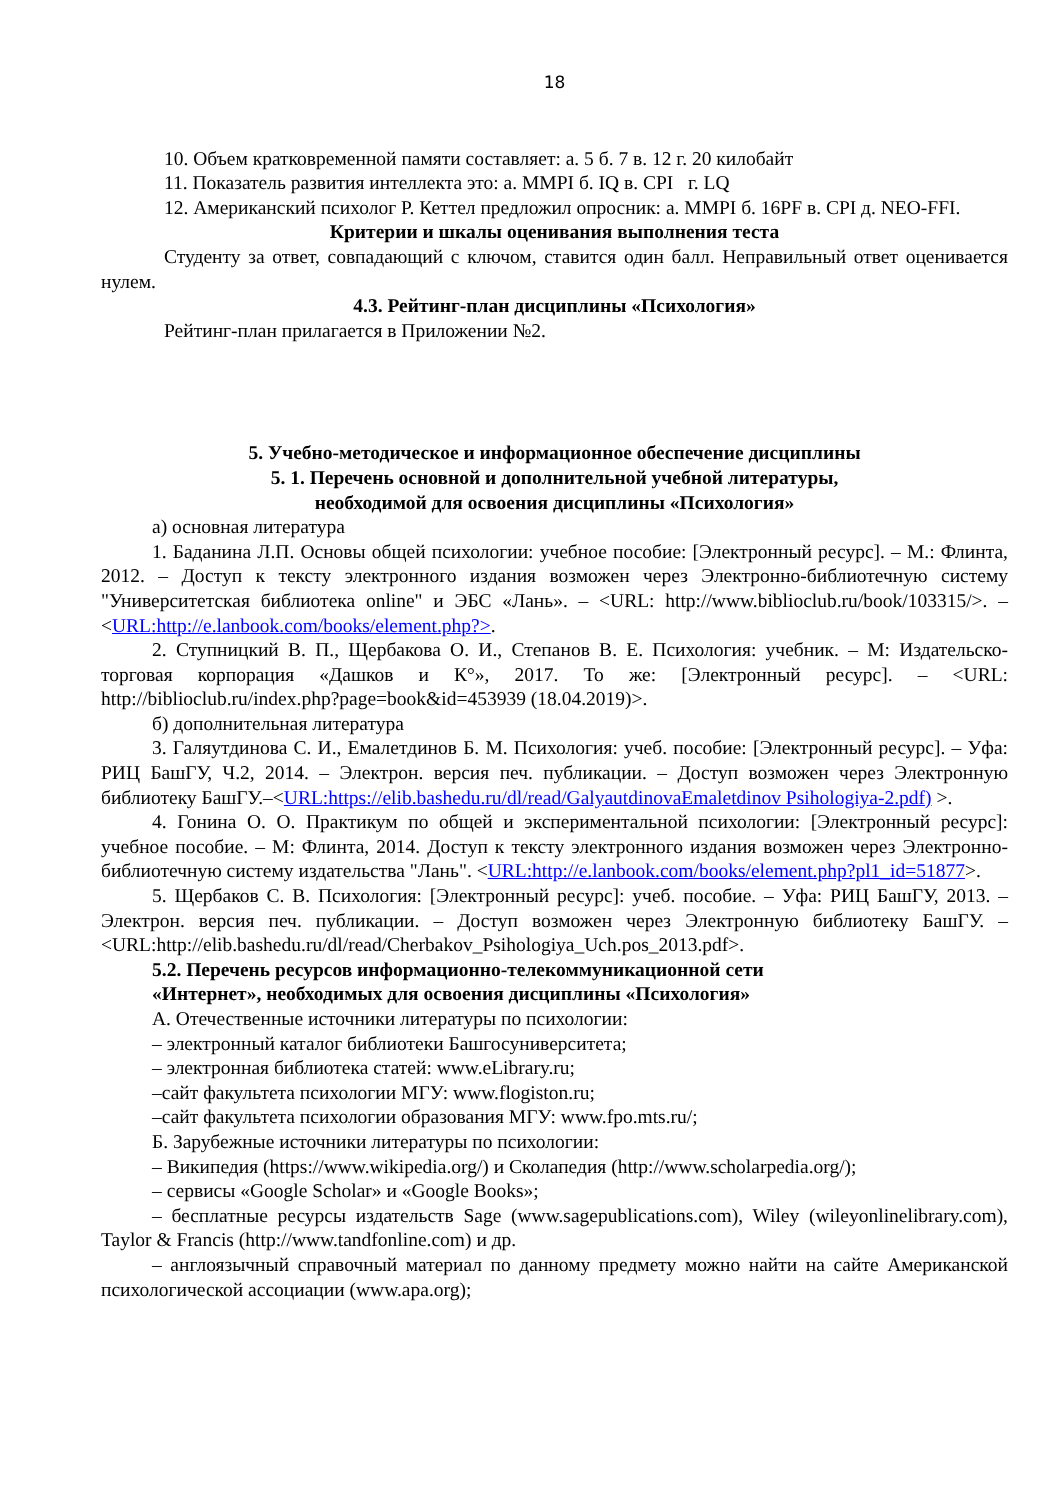18
10. Объем кратковременной памяти составляет: а. 5 б. 7 в. 12 г. 20 килобайт
11. Показатель развития интеллекта это: а. MMPI б. IQ в. CPI г. LQ
12. Американский психолог Р. Кеттел предложил опросник: а. MMPI б. 16PF в. CPI д. NEO-FFI.
Критерии и шкалы оценивания выполнения теста
Студенту за ответ, совпадающий с ключом, ставится один балл. Неправильный ответ оценивается нулем.
4.3. Рейтинг-план дисциплины «Психология»
Рейтинг-план прилагается в Приложении №2.
5. Учебно-методическое и информационное обеспечение дисциплины
5. 1. Перечень основной и дополнительной учебной литературы,
необходимой для освоения дисциплины «Психология»
а) основная литература
1. Баданина Л.П. Основы общей психологии: учебное пособие: [Электронный ресурс]. – М.: Флинта, 2012. – Доступ к тексту электронного издания возможен через Электронно-библиотечную систему "Университетская библиотека online" и ЭБС «Лань». – <URL: http://www.biblioclub.ru/book/103315/>. – <URL:http://e.lanbook.com/books/element.php?>.
2. Ступницкий В. П., Щербакова О. И., Степанов В. Е. Психология: учебник. – М: Издательско-торговая корпорация «Дашков и К°», 2017. То же: [Электронный ресурс]. – <URL: http://biblioclub.ru/index.php?page=book&id=453939 (18.04.2019)>.
б) дополнительная литература
3. Галяутдинова С. И., Емалетдинов Б. М. Психология: учеб. пособие: [Электронный ресурс]. – Уфа: РИЦ БашГУ, Ч.2, 2014. – Электрон. версия печ. публикации. – Доступ возможен через Электронную библиотеку БашГУ.–<URL:https://elib.bashedu.ru/dl/read/GalyautdinovaEmaletdinov Psihologiya-2.pdf) >.
4. Гонина О. О. Практикум по общей и экспериментальной психологии: [Электронный ресурс]: учебное пособие. – М: Флинта, 2014. Доступ к тексту электронного издания возможен через Электронно-библиотечную систему издательства "Лань". <URL:http://e.lanbook.com/books/element.php?pl1_id=51877>.
5. Щербаков С. В. Психология: [Электронный ресурс]: учеб. пособие. – Уфа: РИЦ БашГУ, 2013. – Электрон. версия печ. публикации. – Доступ возможен через Электронную библиотеку БашГУ. – <URL:http://elib.bashedu.ru/dl/read/Cherbakov_Psihologiya_Uch.pos_2013.pdf>.
5.2. Перечень ресурсов информационно-телекоммуникационной сети
«Интернет», необходимых для освоения дисциплины «Психология»
А. Отечественные источники литературы по психологии:
– электронный каталог библиотеки Башгосуниверситета;
– электронная библиотека статей: www.eLibrary.ru;
–сайт факультета психологии МГУ: www.flogiston.ru;
–сайт факультета психологии образования МГУ: www.fpo.mts.ru/;
Б. Зарубежные источники литературы по психологии:
– Википедия (https://www.wikipedia.org/) и Сколапедия (http://www.scholarpedia.org/);
– сервисы «Google Scholar» и «Google Books»;
– бесплатные ресурсы издательств Sage (www.sagepublications.com), Wiley (wileyonlinelibrary.com), Taylor & Francis (http://www.tandfonline.com) и др.
– англоязычный справочный материал по данному предмету можно найти на сайте Американской психологической ассоциации (www.apa.org);